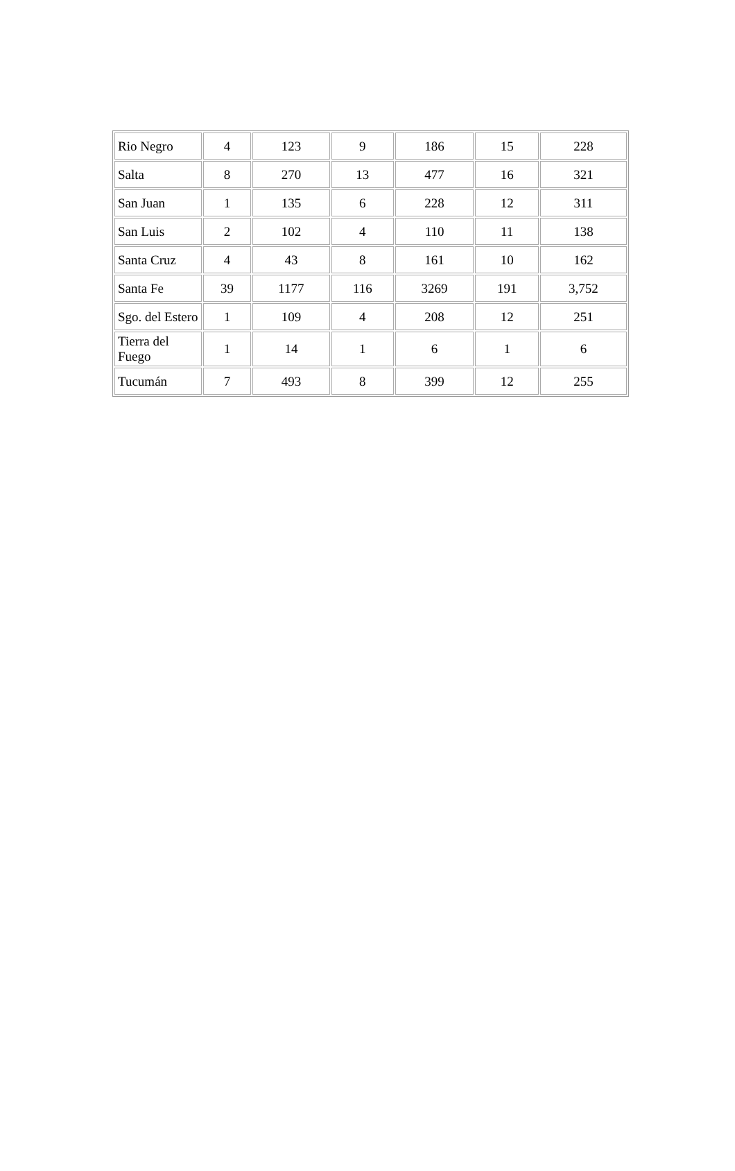| Rio Negro | 4 | 123 | 9 | 186 | 15 | 228 |
| Salta | 8 | 270 | 13 | 477 | 16 | 321 |
| San Juan | 1 | 135 | 6 | 228 | 12 | 311 |
| San Luis | 2 | 102 | 4 | 110 | 11 | 138 |
| Santa Cruz | 4 | 43 | 8 | 161 | 10 | 162 |
| Santa Fe | 39 | 1177 | 116 | 3269 | 191 | 3,752 |
| Sgo. del Estero | 1 | 109 | 4 | 208 | 12 | 251 |
| Tierra del Fuego | 1 | 14 | 1 | 6 | 1 | 6 |
| Tucumán | 7 | 493 | 8 | 399 | 12 | 255 |